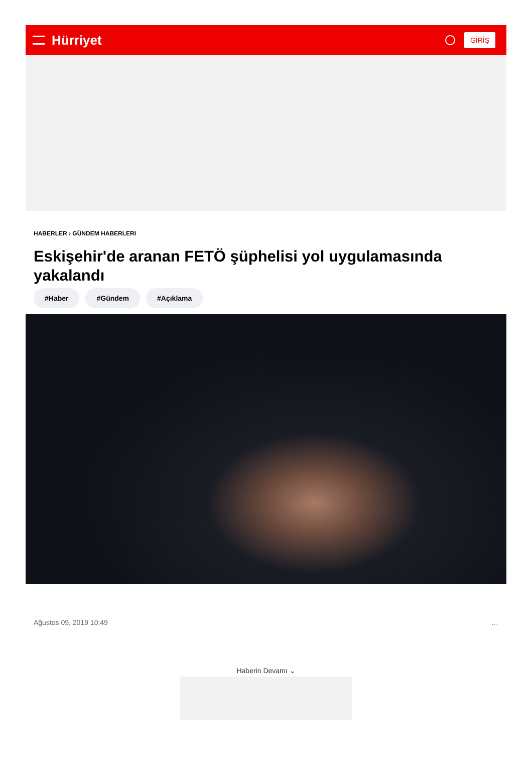Hürriyet
GİRİŞ
HABERLER › GÜNDEM HABERLERI
Eskişehir'de aranan FETÖ şüphelisi yol uygulamasında yakalandı
#Haber #Gündem #Açıklama
Ağustos 09, 2019 10:49 …
Haberin Devamı ⌄